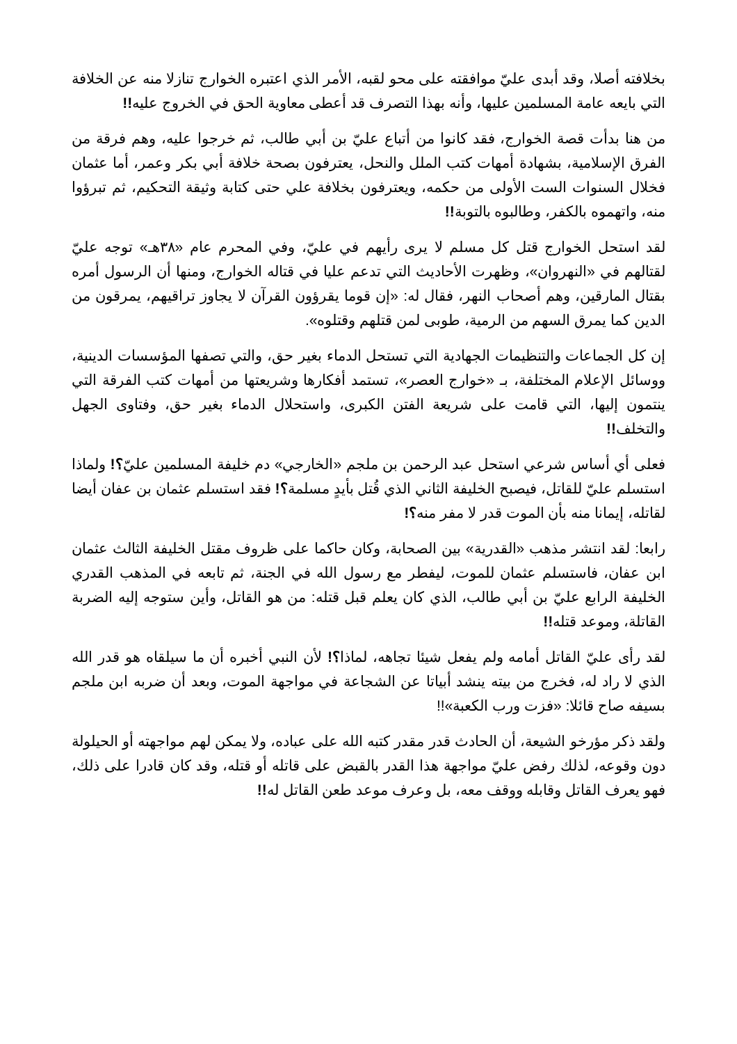بخلافته أصلا، وقد أبدى عليّ موافقته على محو لقبه، الأمر الذي اعتبره الخوارج تنازلا منه عن الخلافة التي بايعه عامة المسلمين عليها، وأنه بهذا التصرف قد أعطى معاوية الحق في الخروج عليه!!
من هنا بدأت قصة الخوارج، فقد كانوا من أتباع عليّ بن أبي طالب، ثم خرجوا عليه، وهم فرقة من الفرق الإسلامية، بشهادة أمهات كتب الملل والنحل، يعترفون بصحة خلافة أبي بكر وعمر، أما عثمان فخلال السنوات الست الأولى من حكمه، ويعترفون بخلافة علي حتى كتابة وثيقة التحكيم، ثم تبرؤوا منه، واتهموه بالكفر، وطالبوه بالتوبة!!
لقد استحل الخوارج قتل كل مسلم لا يرى رأيهم في عليّ، وفي المحرم عام «٣٨هـ» توجه عليّ لقتالهم في «النهروان»، وظهرت الأحاديث التي تدعم عليا في قتاله الخوارج، ومنها أن الرسول أمره بقتال المارقين، وهم أصحاب النهر، فقال له: «إن قوما يقرؤون القرآن لا يجاوز تراقيهم، يمرقون من الدين كما يمرق السهم من الرمية، طوبى لمن قتلهم وقتلوه».
إن كل الجماعات والتنظيمات الجهادية التي تستحل الدماء بغير حق، والتي تصفها المؤسسات الدينية، ووسائل الإعلام المختلفة، بـ «خوارج العصر»، تستمد أفكارها وشريعتها من أمهات كتب الفرقة التي ينتمون إليها، التي قامت على شريعة الفتن الكبرى، واستحلال الدماء بغير حق، وفتاوى الجهل والتخلف!!
فعلى أي أساس شرعي استحل عبد الرحمن بن ملجم «الخارجي» دم خليفة المسلمين عليّ؟! ولماذا استسلم عليّ للقاتل، فيصبح الخليفة الثاني الذي قُتل بأيدٍ مسلمة؟! فقد استسلم عثمان بن عفان أيضا لقاتله، إيمانا منه بأن الموت قدر لا مفر منه؟!
رابعا: لقد انتشر مذهب «القدرية» بين الصحابة، وكان حاكما على ظروف مقتل الخليفة الثالث عثمان ابن عفان، فاستسلم عثمان للموت، ليفطر مع رسول الله في الجنة، ثم تابعه في المذهب القدري الخليفة الرابع عليّ بن أبي طالب، الذي كان يعلم قبل قتله: من هو القاتل، وأين ستوجه إليه الضربة القاتلة، وموعد قتله!!
لقد رأى عليّ القاتل أمامه ولم يفعل شيئا تجاهه، لماذا؟! لأن النبي أخبره أن ما سيلقاه هو قدر الله الذي لا راد له، فخرج من بيته ينشد أبياتا عن الشجاعة في مواجهة الموت، وبعد أن ضربه ابن ملجم بسيفه صاح قائلا: «فزت ورب الكعبة»!!
ولقد ذكر مؤرخو الشيعة، أن الحادث قدر مقدر كتبه الله على عباده، ولا يمكن لهم مواجهته أو الحيلولة دون وقوعه، لذلك رفض عليّ مواجهة هذا القدر بالقبض على قاتله أو قتله، وقد كان قادرا على ذلك، فهو يعرف القاتل وقابله ووقف معه، بل وعرف موعد طعن القاتل له!!